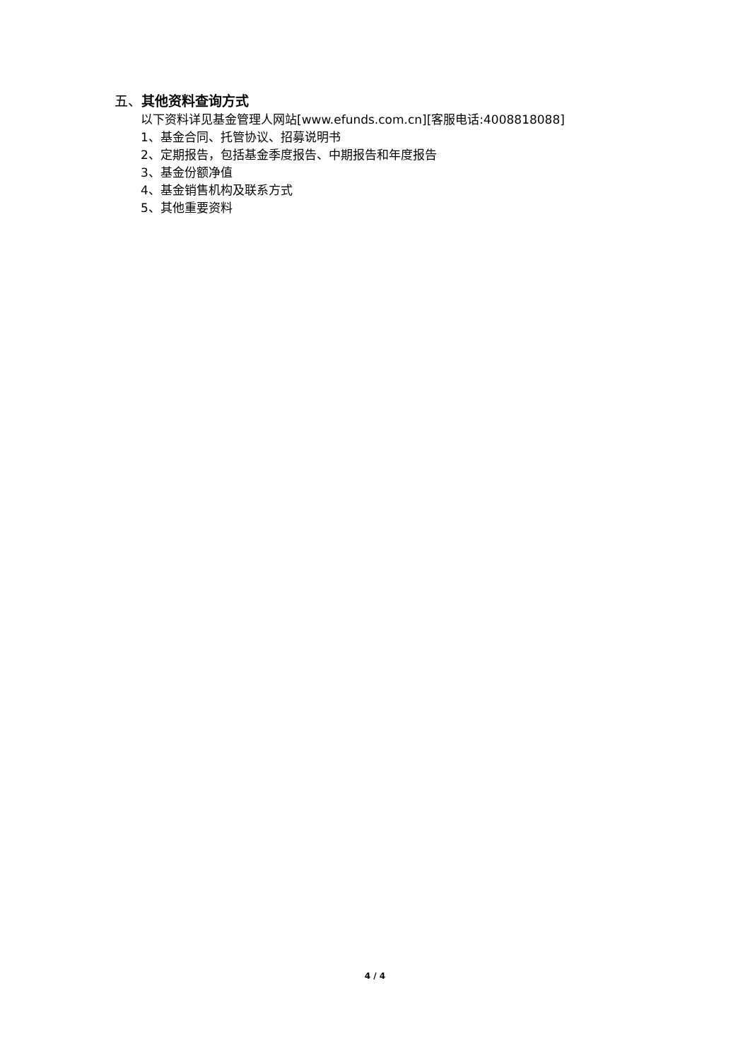五、其他资料查询方式
以下资料详见基金管理人网站[www.efunds.com.cn][客服电话:4008818088]
1、基金合同、托管协议、招募说明书
2、定期报告，包括基金季度报告、中期报告和年度报告
3、基金份额净值
4、基金销售机构及联系方式
5、其他重要资料
4 / 4